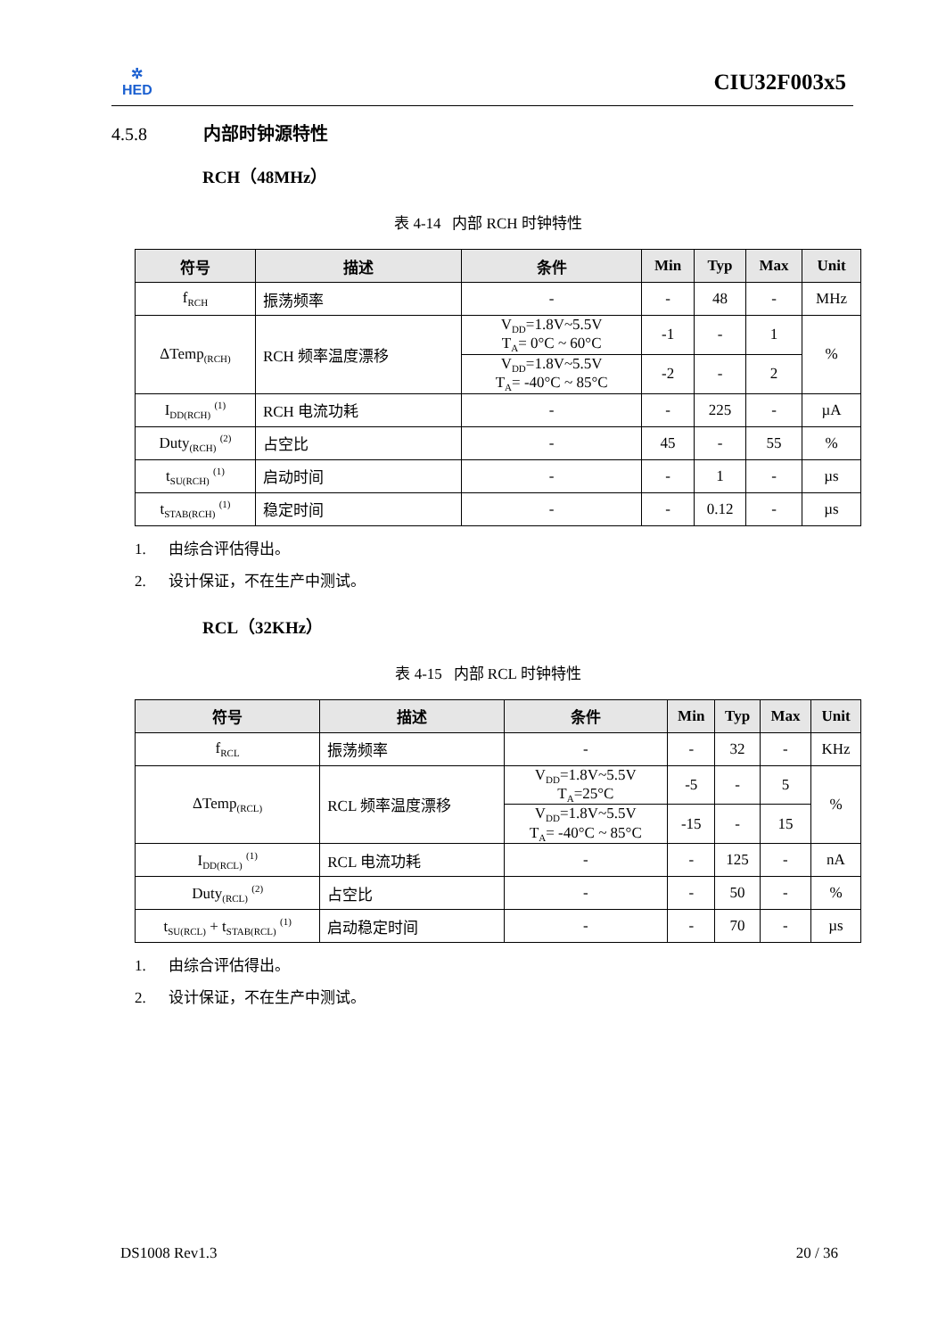✲
HED
CIU32F003x5
4.5.8 内部时钟源特性
RCH（48MHz）
表 4-14 内部 RCH 时钟特性
| 符号 | 描述 | 条件 | Min | Typ | Max | Unit |
| --- | --- | --- | --- | --- | --- | --- |
| f<sub>RCH</sub> | 振荡频率 | - | - | 48 | - | MHz |
| ΔTemp<sub>(RCH)</sub> | RCH 频率温度漂移 | V<sub>DD</sub>=1.8V~5.5V T<sub>A</sub>= 0°C ~ 60°C | -1 | - | 1 | % |
| | | V<sub>DD</sub>=1.8V~5.5V T<sub>A</sub>= -40°C ~ 85°C | -2 | - | 2 | |
| I<sub>DD(RCH)</sub> <sup>(1)</sup> | RCH 电流功耗 | - | - | 225 | - | µA |
| Duty<sub>(RCH)</sub> <sup>(2)</sup> | 占空比 | - | 45 | - | 55 | % |
| t<sub>SU(RCH)</sub> <sup>(1)</sup> | 启动时间 | - | - | 1 | - | µs |
| t<sub>STAB(RCH)</sub> <sup>(1)</sup> | 稳定时间 | - | - | 0.12 | - | µs |
1. 由综合评估得出。
2. 设计保证，不在生产中测试。
RCL（32KHz）
表 4-15 内部 RCL 时钟特性
| 符号 | 描述 | 条件 | Min | Typ | Max | Unit |
| --- | --- | --- | --- | --- | --- | --- |
| f<sub>RCL</sub> | 振荡频率 | - | - | 32 | - | KHz |
| ΔTemp<sub>(RCL)</sub> | RCL 频率温度漂移 | V<sub>DD</sub>=1.8V~5.5V T<sub>A</sub>=25°C | -5 | - | 5 | % |
| | | V<sub>DD</sub>=1.8V~5.5V T<sub>A</sub>= -40°C ~ 85°C | -15 | - | 15 | |
| I<sub>DD(RCL)</sub> <sup>(1)</sup> | RCL 电流功耗 | - | - | 125 | - | nA |
| Duty<sub>(RCL)</sub> <sup>(2)</sup> | 占空比 | - | - | 50 | - | % |
| t<sub>SU(RCL)</sub> + t<sub>STAB(RCL)</sub> <sup>(1)</sup> | 启动稳定时间 | - | - | 70 | - | µs |
1. 由综合评估得出。
2. 设计保证，不在生产中测试。
DS1008 Rev1.3 20 / 36